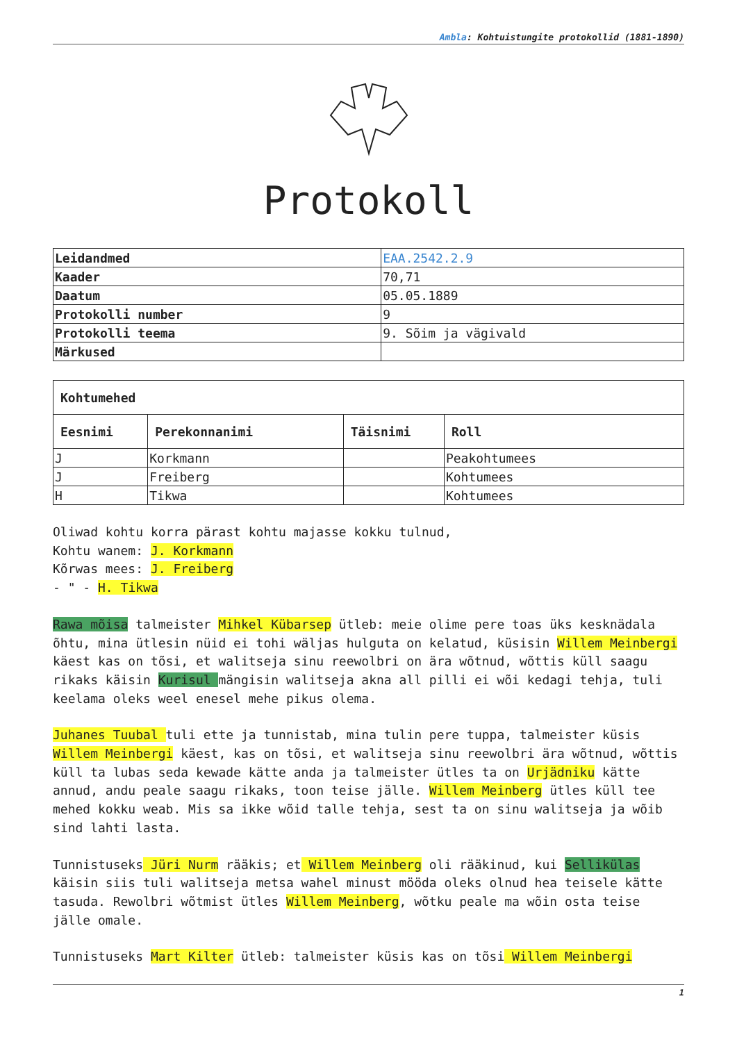Ambla: Kohtuistungite protokollid (1881-1890)
Protokoll
| Leidandmed | EAA.2542.2.9 |
| Kaader | 70,71 |
| Daatum | 05.05.1889 |
| Protokolli number | 9 |
| Protokolli teema | 9. Sõim ja vägivald |
| Märkused | |
| Kohtumehed | | | |
| --- | --- | --- | --- |
| Eesnimi | Perekonnanimi | Täisnimi | Roll |
| J | Korkmann | | Peakohtumees |
| J | Freiberg | | Kohtumees |
| H | Tikwa | | Kohtumees |
Oliwad kohtu korra pärast kohtu majasse kokku tulnud,
Kohtu wanem: J. Korkmann
Kõrwas mees: J. Freiberg
- " - H. Tikwa
Rawa mõisa talmeister Mihkel Kübarsep ütleb: meie olime pere toas üks kesknädala õhtu, mina ütlesin nüid ei tohi wäljas hulguta on kelatud, küsisin Willem Meinbergi käest kas on tõsi, et walitseja sinu reewolbri on ära wõtnud, wõttis küll saagu rikaks käisin Kurisul mängisin walitseja akna all pilli ei wõi kedagi tehja, tuli keelama oleks weel enesel mehe pikus olema.
Juhanes Tuubal tuli ette ja tunnistab, mina tulin pere tuppa, talmeister küsis Willem Meinbergi käest, kas on tõsi, et walitseja sinu reewolbri ära wõtnud, wõttis küll ta lubas seda kewade kätte anda ja talmeister ütles ta on Urjädniku kätte annud, andu peale saagu rikaks, toon teise jälle. Willem Meinberg ütles küll tee mehed kokku weab. Mis sa ikke wõid talle tehja, sest ta on sinu walitseja ja wõib sind lahti lasta.
Tunnistuseks Jüri Nurm rääkis; et Willem Meinberg oli rääkinud, kui Sellikülas käisin siis tuli walitseja metsa wahel minust mööda oleks olnud hea teisele kätte tasuda. Rewolbri wõtmist ütles Willem Meinberg, wõtku peale ma wõin osta teise jälle omale.
Tunnistuseks Mart Kilter ütleb: talmeister küsis kas on tõsi Willem Meinbergi
1